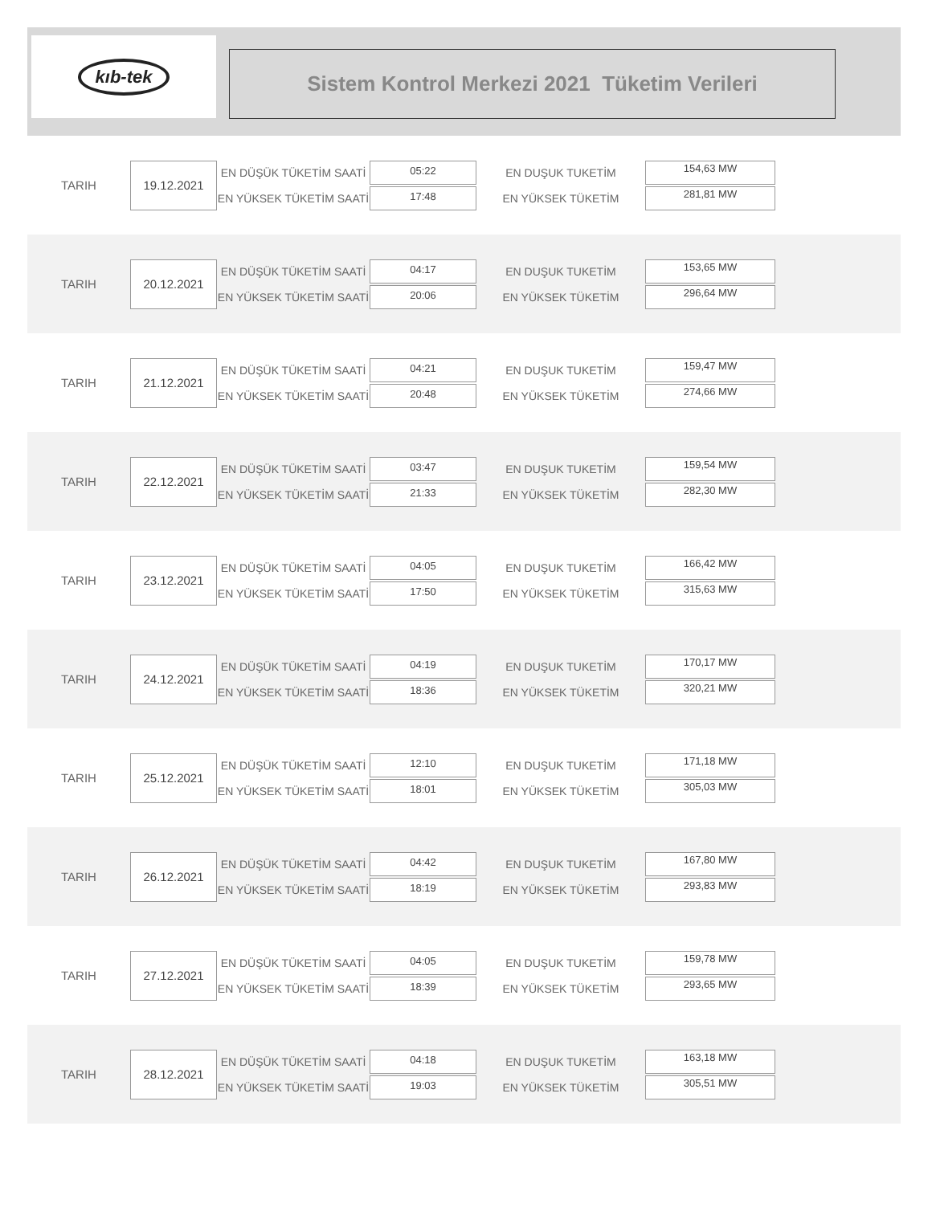kıb-tek
Sistem Kontrol Merkezi 2021 Tüketim Verileri
TARIH
19.12.2021
EN DÜŞÜK TÜKETİM SAATİ
EN YÜKSEK TÜKETİM SAATİ
05:22
17:48
EN DUŞUK TUKETİM
EN YÜKSEK TÜKETİM
154,63 MW
281,81 MW
TARIH
20.12.2021
EN DÜŞÜK TÜKETİM SAATİ
EN YÜKSEK TÜKETİM SAATİ
04:17
20:06
EN DUŞUK TUKETİM
EN YÜKSEK TÜKETİM
153,65 MW
296,64 MW
TARIH
21.12.2021
EN DÜŞÜK TÜKETİM SAATİ
EN YÜKSEK TÜKETİM SAATİ
04:21
20:48
EN DUŞUK TUKETİM
EN YÜKSEK TÜKETİM
159,47 MW
274,66 MW
TARIH
22.12.2021
EN DÜŞÜK TÜKETİM SAATİ
EN YÜKSEK TÜKETİM SAATİ
03:47
21:33
EN DUŞUK TUKETİM
EN YÜKSEK TÜKETİM
159,54 MW
282,30 MW
TARIH
23.12.2021
EN DÜŞÜK TÜKETİM SAATİ
EN YÜKSEK TÜKETİM SAATİ
04:05
17:50
EN DUŞUK TUKETİM
EN YÜKSEK TÜKETİM
166,42 MW
315,63 MW
TARIH
24.12.2021
EN DÜŞÜK TÜKETİM SAATİ
EN YÜKSEK TÜKETİM SAATİ
04:19
18:36
EN DUŞUK TUKETİM
EN YÜKSEK TÜKETİM
170,17 MW
320,21 MW
TARIH
25.12.2021
EN DÜŞÜK TÜKETİM SAATİ
EN YÜKSEK TÜKETİM SAATİ
12:10
18:01
EN DUŞUK TUKETİM
EN YÜKSEK TÜKETİM
171,18 MW
305,03 MW
TARIH
26.12.2021
EN DÜŞÜK TÜKETİM SAATİ
EN YÜKSEK TÜKETİM SAATİ
04:42
18:19
EN DUŞUK TUKETİM
EN YÜKSEK TÜKETİM
167,80 MW
293,83 MW
TARIH
27.12.2021
EN DÜŞÜK TÜKETİM SAATİ
EN YÜKSEK TÜKETİM SAATİ
04:05
18:39
EN DUŞUK TUKETİM
EN YÜKSEK TÜKETİM
159,78 MW
293,65 MW
TARIH
28.12.2021
EN DÜŞÜK TÜKETİM SAATİ
EN YÜKSEK TÜKETİM SAATİ
04:18
19:03
EN DUŞUK TUKETİM
EN YÜKSEK TÜKETİM
163,18 MW
305,51 MW